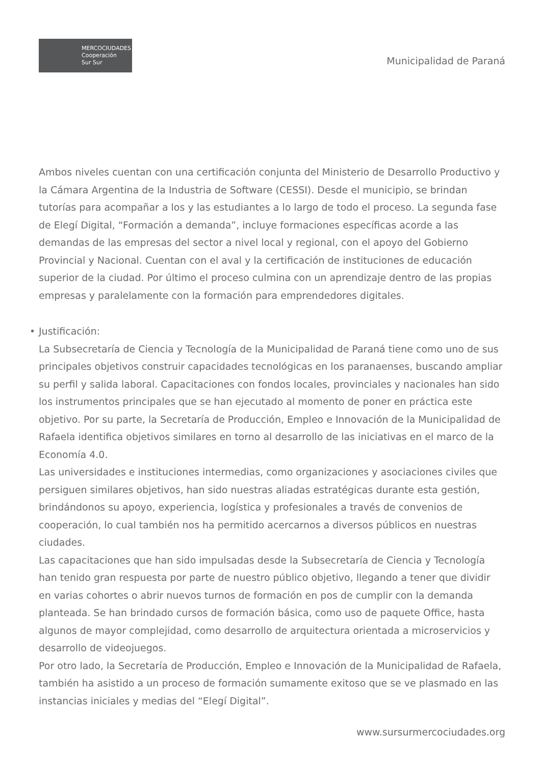MERCOCIUDADES
Cooperación
Sur Sur
Municipalidad de Paraná
Ambos niveles cuentan con una certificación conjunta del Ministerio de Desarrollo Productivo y la Cámara Argentina de la Industria de Software (CESSI). Desde el municipio, se brindan tutorías para acompañar a los y las estudiantes a lo largo de todo el proceso. La segunda fase de Elegí Digital, “Formación a demanda”, incluye formaciones específicas acorde a las demandas de las empresas del sector a nivel local y regional, con el apoyo del Gobierno Provincial y Nacional. Cuentan con el aval y la certificación de instituciones de educación superior de la ciudad. Por último el proceso culmina con un aprendizaje dentro de las propias empresas y paralelamente con la formación para emprendedores digitales.
• Justificación:
La Subsecretaría de Ciencia y Tecnología de la Municipalidad de Paraná tiene como uno de sus principales objetivos construir capacidades tecnológicas en los paranaenses, buscando ampliar su perfil y salida laboral. Capacitaciones con fondos locales, provinciales y nacionales han sido los instrumentos principales que se han ejecutado al momento de poner en práctica este objetivo. Por su parte, la Secretaría de Producción, Empleo e Innovación de la Municipalidad de Rafaela identifica objetivos similares en torno al desarrollo de las iniciativas en el marco de la Economía 4.0.
Las universidades e instituciones intermedias, como organizaciones y asociaciones civiles que persiguen similares objetivos, han sido nuestras aliadas estratégicas durante esta gestión, brindándonos su apoyo, experiencia, logística y profesionales a través de convenios de cooperación, lo cual también nos ha permitido acercarnos a diversos públicos en nuestras ciudades.
Las capacitaciones que han sido impulsadas desde la Subsecretaría de Ciencia y Tecnología han tenido gran respuesta por parte de nuestro público objetivo, llegando a tener que dividir en varias cohortes o abrir nuevos turnos de formación en pos de cumplir con la demanda planteada. Se han brindado cursos de formación básica, como uso de paquete Office, hasta algunos de mayor complejidad, como desarrollo de arquitectura orientada a microservicios y desarrollo de videojuegos.
Por otro lado, la Secretaría de Producción, Empleo e Innovación de la Municipalidad de Rafaela, también ha asistido a un proceso de formación sumamente exitoso que se ve plasmado en las instancias iniciales y medias del “Elegí Digital”.
www.sursurmercociudades.org